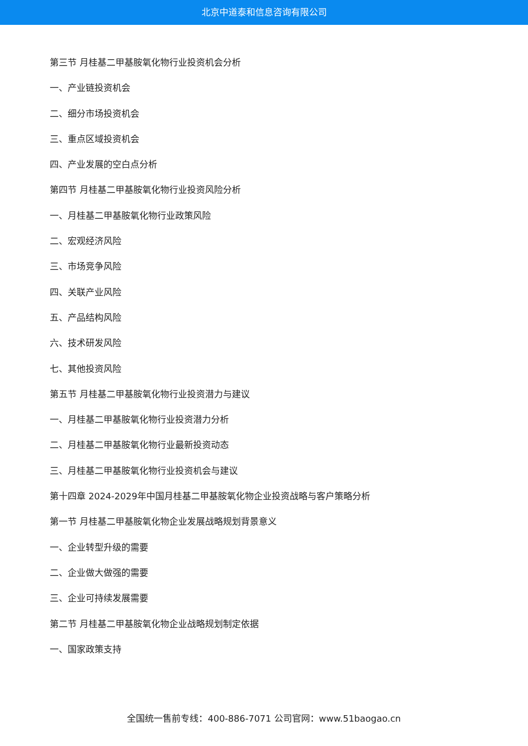北京中道泰和信息咨询有限公司
第三节 月桂基二甲基胺氧化物行业投资机会分析
一、产业链投资机会
二、细分市场投资机会
三、重点区域投资机会
四、产业发展的空白点分析
第四节 月桂基二甲基胺氧化物行业投资风险分析
一、月桂基二甲基胺氧化物行业政策风险
二、宏观经济风险
三、市场竞争风险
四、关联产业风险
五、产品结构风险
六、技术研发风险
七、其他投资风险
第五节 月桂基二甲基胺氧化物行业投资潜力与建议
一、月桂基二甲基胺氧化物行业投资潜力分析
二、月桂基二甲基胺氧化物行业最新投资动态
三、月桂基二甲基胺氧化物行业投资机会与建议
第十四章 2024-2029年中国月桂基二甲基胺氧化物企业投资战略与客户策略分析
第一节 月桂基二甲基胺氧化物企业发展战略规划背景意义
一、企业转型升级的需要
二、企业做大做强的需要
三、企业可持续发展需要
第二节 月桂基二甲基胺氧化物企业战略规划制定依据
一、国家政策支持
全国统一售前专线：400-886-7071 公司官网：www.51baogao.cn